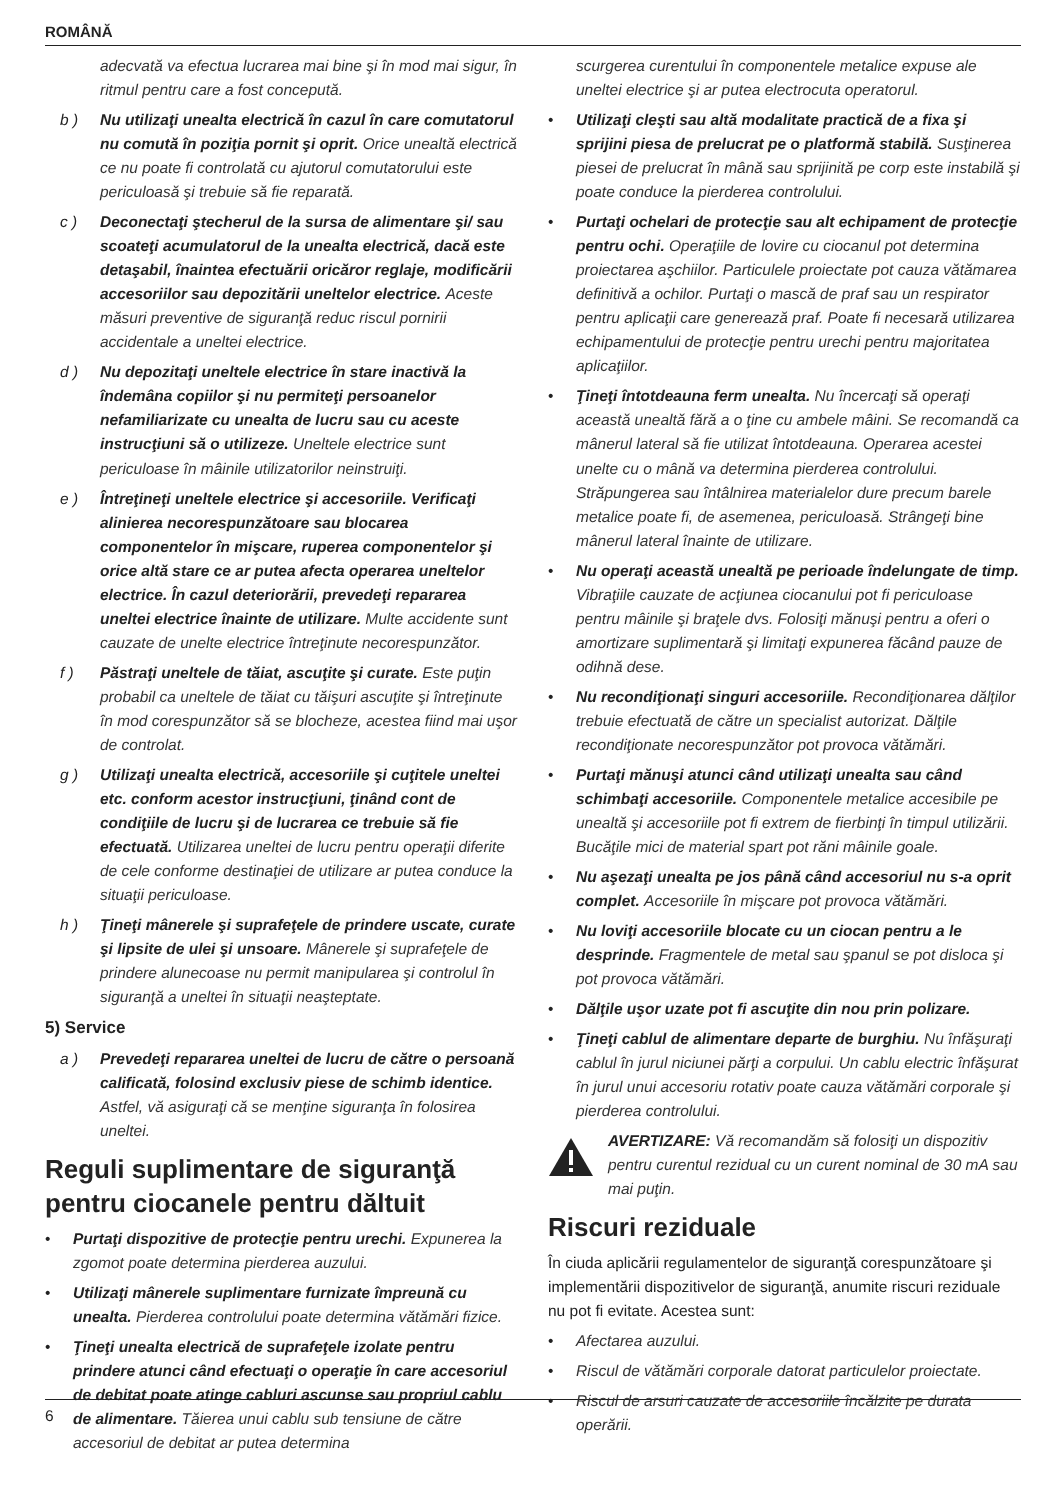ROMÂNĂ
adecvată va efectua lucrarea mai bine şi în mod mai sigur, în ritmul pentru care a fost concepută.
b ) Nu utilizaţi unealta electrică în cazul în care comutatorul nu comută în poziţia pornit şi oprit. Orice unealtă electrică ce nu poate fi controlată cu ajutorul comutatorului este periculoasă şi trebuie să fie reparată.
c ) Deconectaţi ştecherul de la sursa de alimentare şi/ sau scoateţi acumulatorul de la unealta electrică, dacă este detaşabil, înaintea efectuării oricăror reglaje, modificării accesoriilor sau depozitării uneltelor electrice. Aceste măsuri preventive de siguranţă reduc riscul pornirii accidentale a uneltei electrice.
d ) Nu depozitaţi uneltele electrice în stare inactivă la îndemâna copiilor şi nu permiteţi persoanelor nefamiliarizate cu unealta de lucru sau cu aceste instrucţiuni să o utilizeze. Uneltele electrice sunt periculoase în mâinile utilizatorilor neinstruiţi.
e ) Întreţineţi uneltele electrice şi accesoriile. Verificaţi alinierea necorespunzătoare sau blocarea componentelor în mişcare, ruperea componentelor şi orice altă stare ce ar putea afecta operarea uneltelor electrice. În cazul deteriorării, prevedeţi repararea uneltei electrice înainte de utilizare. Multe accidente sunt cauzate de unelte electrice întreţinute necorespunzător.
f ) Păstraţi uneltele de tăiat, ascuţite şi curate. Este puţin probabil ca uneltele de tăiat cu tăişuri ascuţite şi întreţinute în mod corespunzător să se blocheze, acestea fiind mai uşor de controlat.
g ) Utilizaţi unealta electrică, accesoriile şi cuţitele uneltei etc. conform acestor instrucţiuni, ţinând cont de condiţiile de lucru şi de lucrarea ce trebuie să fie efectuată. Utilizarea uneltei de lucru pentru operaţii diferite de cele conforme destinaţiei de utilizare ar putea conduce la situaţii periculoase.
h ) Ţineţi mânerele şi suprafeţele de prindere uscate, curate şi lipsite de ulei şi unsoare. Mânerele şi suprafeţele de prindere alunecoase nu permit manipularea şi controlul în siguranţă a uneltei în situaţii neaşteptate.
5) Service
a ) Prevedeţi repararea uneltei de lucru de către o persoană calificată, folosind exclusiv piese de schimb identice. Astfel, vă asiguraţi că se menţine siguranţa în folosirea uneltei.
Reguli suplimentare de siguranţă pentru ciocanele pentru dăltuit
• Purtaţi dispozitive de protecţie pentru urechi. Expunerea la zgomot poate determina pierderea auzului.
• Utilizaţi mânerele suplimentare furnizate împreună cu unealta. Pierderea controlului poate determina vătămări fizice.
• Ţineţi unealta electrică de suprafeţele izolate pentru prindere atunci când efectuaţi o operaţie în care accesoriul de debitat poate atinge cabluri ascunse sau propriul cablu de alimentare. Tăierea unui cablu sub tensiune de către accesoriul de debitat ar putea determina
scurgerea curentului în componentele metalice expuse ale uneltei electrice şi ar putea electrocuta operatorul.
• Utilizaţi cleşti sau altă modalitate practică de a fixa şi sprijini piesa de prelucrat pe o platformă stabilă. Susţinerea piesei de prelucrat în mână sau sprijinită pe corp este instabilă şi poate conduce la pierderea controlului.
• Purtaţi ochelari de protecţie sau alt echipament de protecţie pentru ochi. Operaţiile de lovire cu ciocanul pot determina proiectarea aşchiilor. Particulele proiectate pot cauza vătămarea definitivă a ochilor. Purtaţi o mască de praf sau un respirator pentru aplicaţii care generează praf. Poate fi necesară utilizarea echipamentului de protecţie pentru urechi pentru majoritatea aplicaţiilor.
• Ţineţi întotdeauna ferm unealta. Nu încercaţi să operaţi această unealtă fără a o ţine cu ambele mâini. Se recomandă ca mânerul lateral să fie utilizat întotdeauna. Operarea acestei unelte cu o mână va determina pierderea controlului. Străpungerea sau întâlnirea materialelor dure precum barele metalice poate fi, de asemenea, periculoasă. Strângeţi bine mânerul lateral înainte de utilizare.
• Nu operaţi această unealtă pe perioade îndelungate de timp. Vibraţiile cauzate de acţiunea ciocanului pot fi periculoase pentru mâinile şi braţele dvs. Folosiţi mănuşi pentru a oferi o amortizare suplimentară şi limitaţi expunerea făcând pauze de odihnă dese.
• Nu recondiţionaţi singuri accesoriile. Recondiţionarea dălţilor trebuie efectuată de către un specialist autorizat. Dălţile recondiţionate necorespunzător pot provoca vătămări.
• Purtaţi mănuşi atunci când utilizaţi unealta sau când schimbaţi accesoriile. Componentele metalice accesibile pe unealtă şi accesoriile pot fi extrem de fierbinţi în timpul utilizării. Bucăţile mici de material spart pot răni mâinile goale.
• Nu aşezaţi unealta pe jos până când accesoriul nu s-a oprit complet. Accesoriile în mişcare pot provoca vătămări.
• Nu loviţi accesoriile blocate cu un ciocan pentru a le desprinde. Fragmentele de metal sau şpanul se pot disloca şi pot provoca vătămări.
• Dălţile uşor uzate pot fi ascuţite din nou prin polizare.
• Ţineţi cablul de alimentare departe de burghiu. Nu înfăşuraţi cablul în jurul niciunei părţi a corpului. Un cablu electric înfăşurat în jurul unui accesoriu rotativ poate cauza vătămări corporale şi pierderea controlului.
AVERTIZARE: Vă recomandăm să folosiţi un dispozitiv pentru curentul rezidual cu un curent nominal de 30 mA sau mai puţin.
Riscuri reziduale
În ciuda aplicării regulamentelor de siguranţă corespunzătoare şi implementării dispozitivelor de siguranţă, anumite riscuri reziduale nu pot fi evitate. Acestea sunt:
• Afectarea auzului.
• Riscul de vătămări corporale datorat particulelor proiectate.
• Riscul de arsuri cauzate de accesoriile încălzite pe durata operării.
6